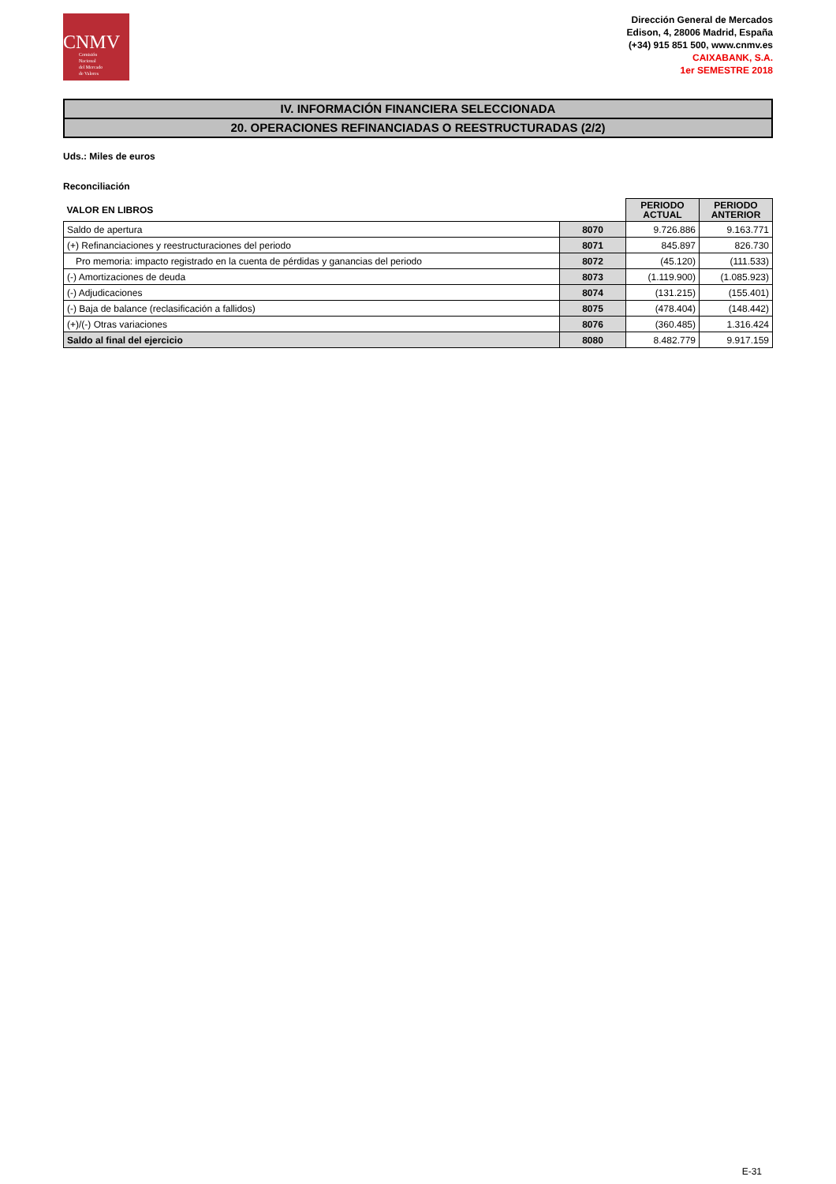CNMV
Comisión
Nacional
del Mercado
de Valores
Dirección General de Mercados
Edison, 4, 28006 Madrid, España
(+34) 915 851 500, www.cnmv.es
CAIXABANK, S.A.
1er SEMESTRE 2018
IV. INFORMACIÓN FINANCIERA SELECCIONADA
20. OPERACIONES REFINANCIADAS O REESTRUCTURADAS (2/2)
Uds.: Miles de euros
Reconciliación
| VALOR EN LIBROS | | PERIODO ACTUAL | PERIODO ANTERIOR |
| Saldo de apertura | 8070 | 9.726.886 | 9.163.771 |
| (+) Refinanciaciones y reestructuraciones del periodo | 8071 | 845.897 | 826.730 |
| Pro memoria: impacto registrado en la cuenta de pérdidas y ganancias del periodo | 8072 | (45.120) | (111.533) |
| (-) Amortizaciones de deuda | 8073 | (1.119.900) | (1.085.923) |
| (-) Adjudicaciones | 8074 | (131.215) | (155.401) |
| (-) Baja de balance (reclasificación a fallidos) | 8075 | (478.404) | (148.442) |
| (+)/(-) Otras variaciones | 8076 | (360.485) | 1.316.424 |
| Saldo al final del ejercicio | 8080 | 8.482.779 | 9.917.159 |
E-31